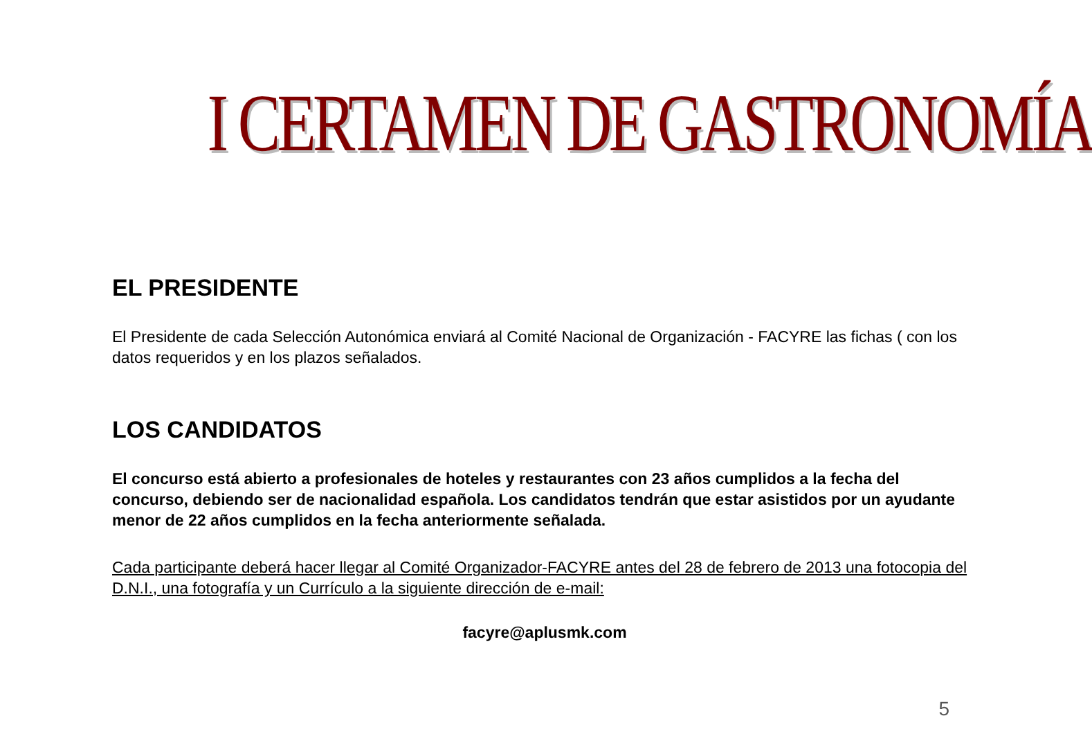I CERTAMEN DE GASTRONOMÍA
EL PRESIDENTE
El Presidente de cada Selección Autonómica enviará al Comité Nacional de Organización - FACYRE las fichas ( con los datos requeridos y en los plazos señalados.
LOS CANDIDATOS
El concurso está abierto a profesionales de hoteles y restaurantes con 23 años cumplidos a la fecha del concurso, debiendo ser de nacionalidad española. Los candidatos tendrán que estar asistidos por un ayudante menor de 22 años cumplidos en la fecha anteriormente señalada.
Cada participante deberá hacer llegar al Comité Organizador-FACYRE antes del 28 de febrero de 2013 una fotocopia del D.N.I., una fotografía y un Currículo a la siguiente dirección de e-mail:
facyre@aplusmk.com
5